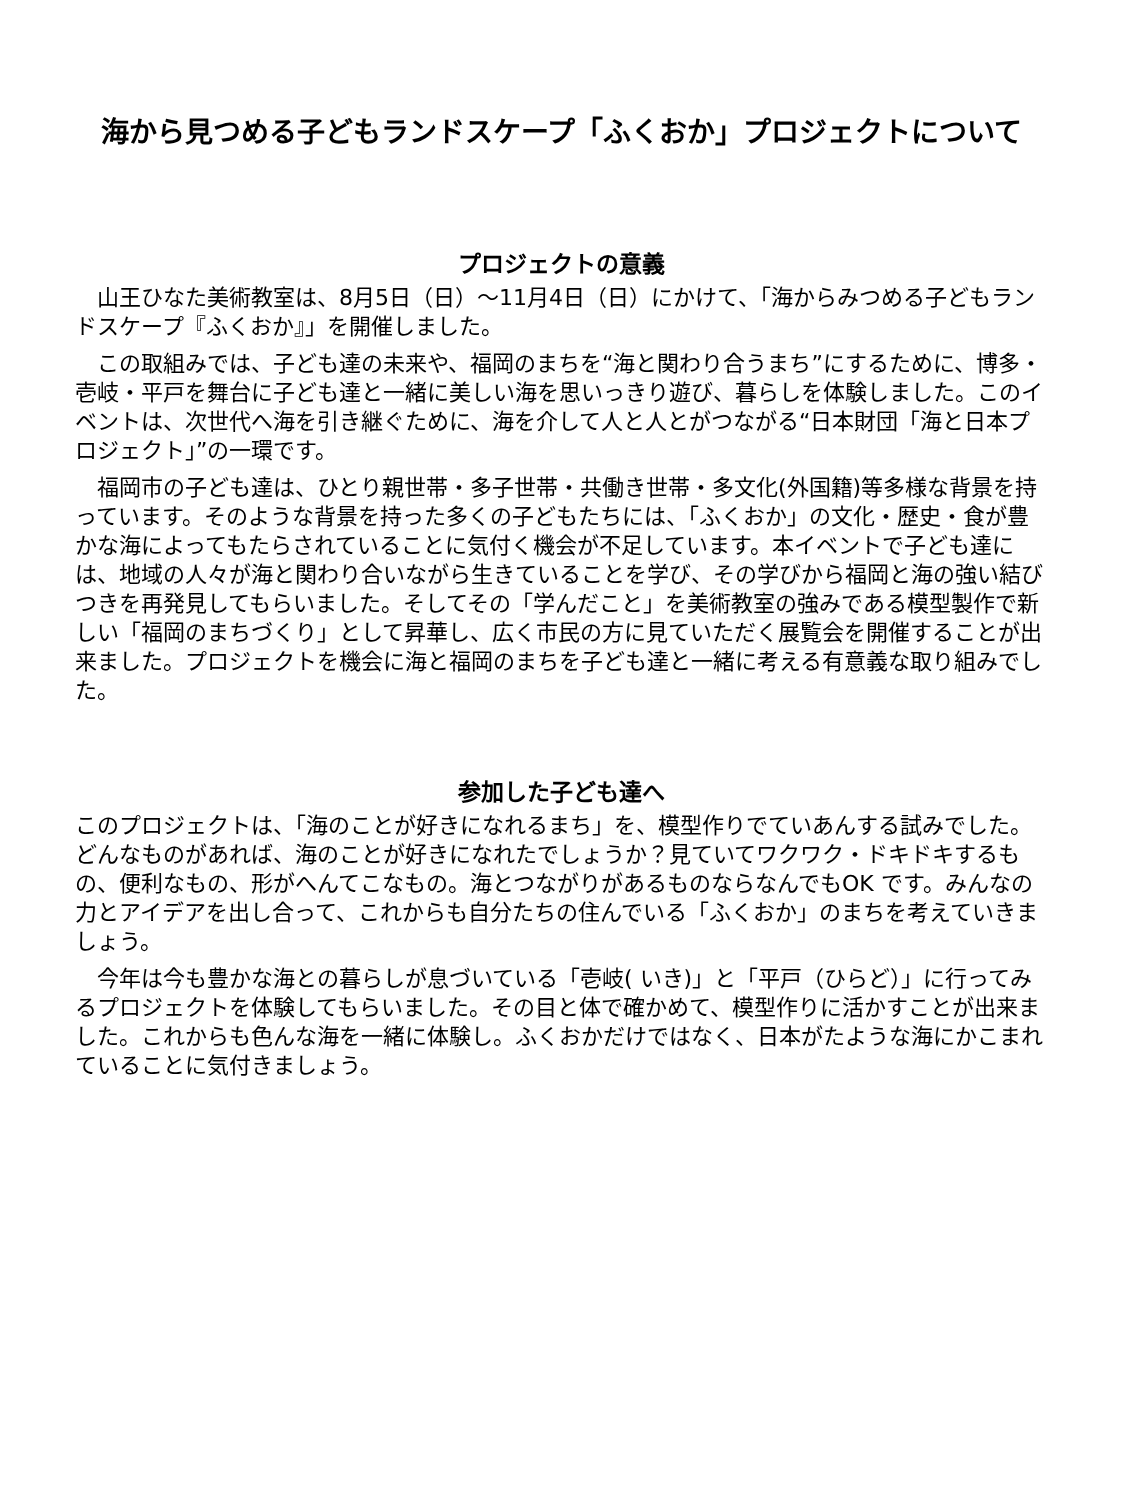海から見つめる子どもランドスケープ「ふくおか」プロジェクトについて
プロジェクトの意義
　山王ひなた美術教室は、8月5日（日）～11月4日（日）にかけて、「海からみつめる子どもランドスケープ『ふくおか』」を開催しました。
　この取組みでは、子ども達の未来や、福岡のまちを“海と関わり合うまち”にするために、博多・壱岐・平戸を舞台に子ども達と一緒に美しい海を思いっきり遊び、暮らしを体験しました。このイベントは、次世代へ海を引き継ぐために、海を介して人と人とがつながる“日本財団「海と日本プロジェクト」”の一環です。
　福岡市の子ども達は、ひとり親世帯・多子世帯・共働き世帯・多文化(外国籍)等多様な背景を持っています。そのような背景を持った多くの子どもたちには、「ふくおか」の文化・歴史・食が豊かな海によってもたらされていることに気付く機会が不足しています。本イベントで子ども達には、地域の人々が海と関わり合いながら生きていることを学び、その学びから福岡と海の強い結びつきを再発見してもらいました。そしてその「学んだこと」を美術教室の強みである模型製作で新しい「福岡のまちづくり」として昇華し、広く市民の方に見ていただく展覧会を開催することが出来ました。プロジェクトを機会に海と福岡のまちを子ども達と一緒に考える有意義な取り組みでした。
参加した子ども達へ
このプロジェクトは、「海のことが好きになれるまち」を、模型作りでていあんする試みでした。どんなものがあれば、海のことが好きになれたでしょうか？見ていてワクワク・ドキドキするもの、便利なもの、形がへんてこなもの。海とつながりがあるものならなんでもOK です。みんなの力とアイデアを出し合って、これからも自分たちの住んでいる「ふくおか」のまちを考えていきましょう。
　今年は今も豊かな海との暮らしが息づいている「壱岐( いき)」と「平戸（ひらど）」に行ってみるプロジェクトを体験してもらいました。その目と体で確かめて、模型作りに活かすことが出来ました。これからも色んな海を一緒に体験し。ふくおかだけではなく、日本がたような海にかこまれていることに気付きましょう。